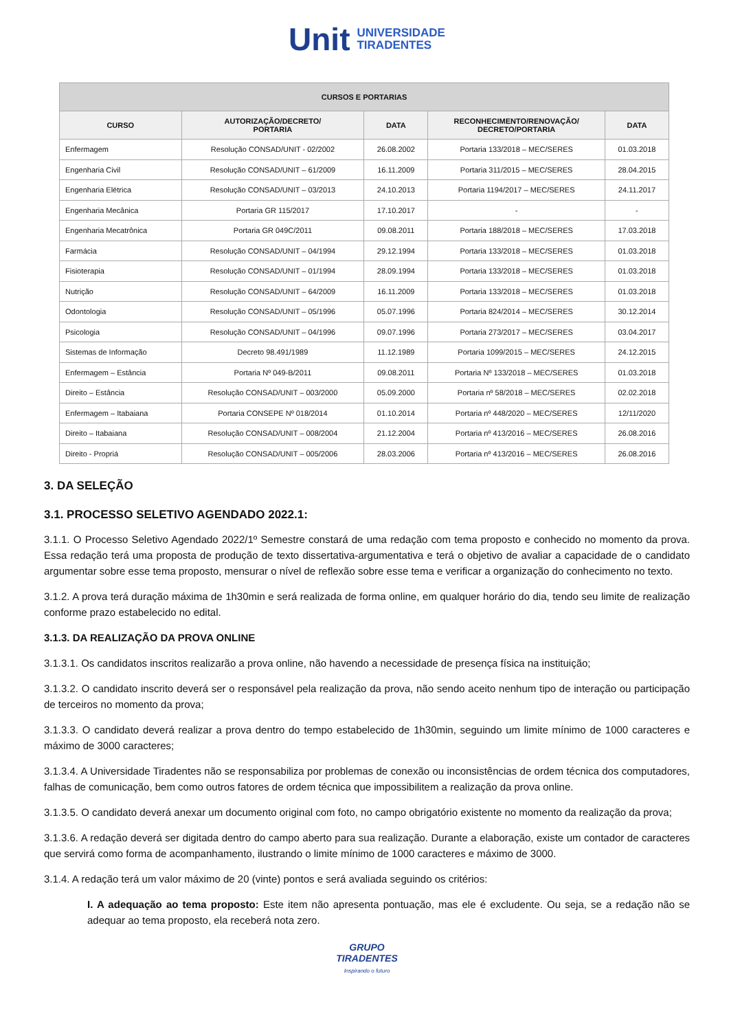Unit UNIVERSIDADE
TIRADENTES
| CURSOS E PORTARIAS | | | | |
| --- | --- | --- | --- | --- |
| CURSO | AUTORIZAÇÃO/DECRETO/ PORTARIA | DATA | RECONHECIMENTO/RENOVAÇÃO/ DECRETO/PORTARIA | DATA |
| Enfermagem | Resolução CONSAD/UNIT - 02/2002 | 26.08.2002 | Portaria 133/2018 – MEC/SERES | 01.03.2018 |
| Engenharia Civil | Resolução CONSAD/UNIT – 61/2009 | 16.11.2009 | Portaria 311/2015 – MEC/SERES | 28.04.2015 |
| Engenharia Elétrica | Resolução CONSAD/UNIT – 03/2013 | 24.10.2013 | Portaria 1194/2017 – MEC/SERES | 24.11.2017 |
| Engenharia Mecânica | Portaria GR 115/2017 | 17.10.2017 | - | - |
| Engenharia Mecatrônica | Portaria GR 049C/2011 | 09.08.2011 | Portaria 188/2018 – MEC/SERES | 17.03.2018 |
| Farmácia | Resolução CONSAD/UNIT – 04/1994 | 29.12.1994 | Portaria 133/2018 – MEC/SERES | 01.03.2018 |
| Fisioterapia | Resolução CONSAD/UNIT – 01/1994 | 28.09.1994 | Portaria 133/2018 – MEC/SERES | 01.03.2018 |
| Nutrição | Resolução CONSAD/UNIT – 64/2009 | 16.11.2009 | Portaria 133/2018 – MEC/SERES | 01.03.2018 |
| Odontologia | Resolução CONSAD/UNIT – 05/1996 | 05.07.1996 | Portaria 824/2014 – MEC/SERES | 30.12.2014 |
| Psicologia | Resolução CONSAD/UNIT – 04/1996 | 09.07.1996 | Portaria 273/2017 – MEC/SERES | 03.04.2017 |
| Sistemas de Informação | Decreto 98.491/1989 | 11.12.1989 | Portaria 1099/2015 – MEC/SERES | 24.12.2015 |
| Enfermagem – Estância | Portaria Nº 049-B/2011 | 09.08.2011 | Portaria Nº 133/2018 – MEC/SERES | 01.03.2018 |
| Direito – Estância | Resolução CONSAD/UNIT – 003/2000 | 05.09.2000 | Portaria nº 58/2018 – MEC/SERES | 02.02.2018 |
| Enfermagem – Itabaiana | Portaria CONSEPE Nº 018/2014 | 01.10.2014 | Portaria nº 448/2020 – MEC/SERES | 12/11/2020 |
| Direito – Itabaiana | Resolução CONSAD/UNIT – 008/2004 | 21.12.2004 | Portaria nº 413/2016 – MEC/SERES | 26.08.2016 |
| Direito - Propriá | Resolução CONSAD/UNIT – 005/2006 | 28.03.2006 | Portaria nº 413/2016 – MEC/SERES | 26.08.2016 |
3. DA SELEÇÃO
3.1. PROCESSO SELETIVO AGENDADO 2022.1:
3.1.1. O Processo Seletivo Agendado 2022/1º Semestre constará de uma redação com tema proposto e conhecido no momento da prova. Essa redação terá uma proposta de produção de texto dissertativa-argumentativa e terá o objetivo de avaliar a capacidade de o candidato argumentar sobre esse tema proposto, mensurar o nível de reflexão sobre esse tema e verificar a organização do conhecimento no texto.
3.1.2. A prova terá duração máxima de 1h30min e será realizada de forma online, em qualquer horário do dia, tendo seu limite de realização conforme prazo estabelecido no edital.
3.1.3. DA REALIZAÇÃO DA PROVA ONLINE
3.1.3.1. Os candidatos inscritos realizarão a prova online, não havendo a necessidade de presença física na instituição;
3.1.3.2. O candidato inscrito deverá ser o responsável pela realização da prova, não sendo aceito nenhum tipo de interação ou participação de terceiros no momento da prova;
3.1.3.3. O candidato deverá realizar a prova dentro do tempo estabelecido de 1h30min, seguindo um limite mínimo de 1000 caracteres e máximo de 3000 caracteres;
3.1.3.4. A Universidade Tiradentes não se responsabiliza por problemas de conexão ou inconsistências de ordem técnica dos computadores, falhas de comunicação, bem como outros fatores de ordem técnica que impossibilitem a realização da prova online.
3.1.3.5. O candidato deverá anexar um documento original com foto, no campo obrigatório existente no momento da realização da prova;
3.1.3.6. A redação deverá ser digitada dentro do campo aberto para sua realização. Durante a elaboração, existe um contador de caracteres que servirá como forma de acompanhamento, ilustrando o limite mínimo de 1000 caracteres e máximo de 3000.
3.1.4. A redação terá um valor máximo de 20 (vinte) pontos e será avaliada seguindo os critérios:
I. A adequação ao tema proposto: Este item não apresenta pontuação, mas ele é excludente. Ou seja, se a redação não se adequar ao tema proposto, ela receberá nota zero.
GRUPO
TIRADENTES
Inspirando o futuro